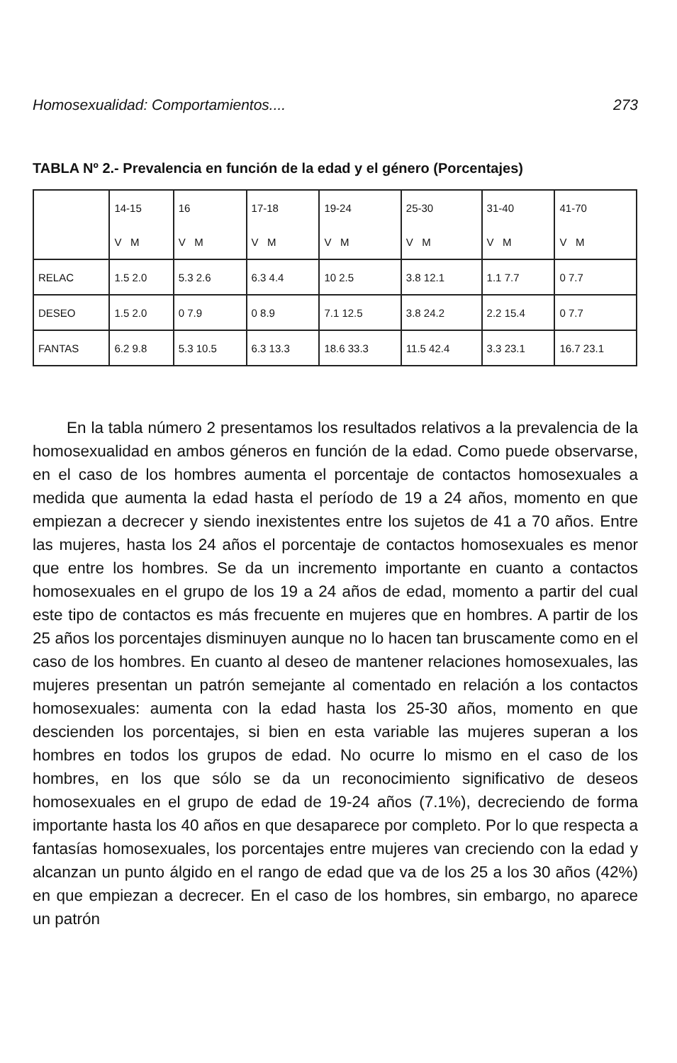Homosexualidad: Comportamientos.... 273
TABLA Nº 2.- Prevalencia en función de la edad y el género (Porcentajes)
| | 14-15 | 16 | 17-18 | 19-24 | 25-30 | 31-40 | 41-70 |
| | V M | V M | V M | V M | V M | V M | V M |
| RELAC | 1.5 2.0 | 5.3 2.6 | 6.3 4.4 | 10 2.5 | 3.8 12.1 | 1.1 7.7 | 0 7.7 |
| DESEO | 1.5 2.0 | 0 7.9 | 0 8.9 | 7.1 12.5 | 3.8 24.2 | 2.2 15.4 | 0 7.7 |
| FANTAS | 6.2 9.8 | 5.3 10.5 | 6.3 13.3 | 18.6 33.3 | 11.5 42.4 | 3.3 23.1 | 16.7 23.1 |
En la tabla número 2 presentamos los resultados relativos a la prevalencia de la homosexualidad en ambos géneros en función de la edad. Como puede observarse, en el caso de los hombres aumenta el porcentaje de contactos homosexuales a medida que aumenta la edad hasta el período de 19 a 24 años, momento en que empiezan a decrecer y siendo inexistentes entre los sujetos de 41 a 70 años. Entre las mujeres, hasta los 24 años el porcentaje de contactos homosexuales es menor que entre los hombres. Se da un incremento importante en cuanto a contactos homosexuales en el grupo de los 19 a 24 años de edad, momento a partir del cual este tipo de contactos es más frecuente en mujeres que en hombres. A partir de los 25 años los porcentajes disminuyen aunque no lo hacen tan bruscamente como en el caso de los hombres. En cuanto al deseo de mantener relaciones homosexuales, las mujeres presentan un patrón semejante al comentado en relación a los contactos homosexuales: aumenta con la edad hasta los 25-30 años, momento en que descienden los porcentajes, si bien en esta variable las mujeres superan a los hombres en todos los grupos de edad. No ocurre lo mismo en el caso de los hombres, en los que sólo se da un reconocimiento significativo de deseos homosexuales en el grupo de edad de 19-24 años (7.1%), decreciendo de forma importante hasta los 40 años en que desaparece por completo. Por lo que respecta a fantasías homosexuales, los porcentajes entre mujeres van creciendo con la edad y alcanzan un punto álgido en el rango de edad que va de los 25 a los 30 años (42%) en que empiezan a decrecer. En el caso de los hombres, sin embargo, no aparece un patrón